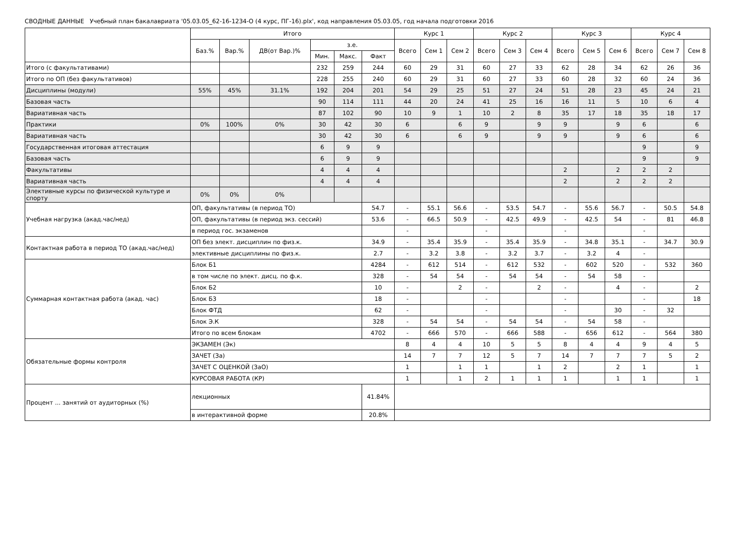СВОДНЫЕ ДАННЫЕ Учебный план бакалавриата '05.03.05_62-16-1234-О (4 курс, ПГ-16).plx', код направления 05.03.05, год начала подготовки 2016
| | Итого | | | | | | Курс 1 | | | Курс 2 | | | Курс 3 | | | Курс 4 | | |
| --- | --- | --- | --- | --- | --- | --- | --- | --- | --- | --- | --- | --- | --- | --- | --- | --- | --- | --- |
| | Баз.% | Вар.% | ДВ(от Вар.)% | з.е. | | | Всего | Сем 1 | Сем 2 | Всего | Сем 3 | Сем 4 | Всего | Сем 5 | Сем 6 | Всего | Сем 7 | Сем 8 |
| | | | | Мин. | Макс. | Факт | | | | | | | | | | | | |
| Итого (с факультативами) | | | | 232 | 259 | 244 | 60 | 29 | 31 | 60 | 27 | 33 | 62 | 28 | 34 | 62 | 26 | 36 |
| Итого по ОП (без факультативов) | | | | 228 | 255 | 240 | 60 | 29 | 31 | 60 | 27 | 33 | 60 | 28 | 32 | 60 | 24 | 36 |
| Дисциплины (модули) | 55% | 45% | 31.1% | 192 | 204 | 201 | 54 | 29 | 25 | 51 | 27 | 24 | 51 | 28 | 23 | 45 | 24 | 21 |
| Базовая часть | | | | 90 | 114 | 111 | 44 | 20 | 24 | 41 | 25 | 16 | 16 | 11 | 5 | 10 | 6 | 4 |
| Вариативная часть | | | | 87 | 102 | 90 | 10 | 9 | 1 | 10 | 2 | 8 | 35 | 17 | 18 | 35 | 18 | 17 |
| Практики | 0% | 100% | 0% | 30 | 42 | 30 | 6 | | 6 | 9 | | 9 | 9 | | 9 | 6 | | 6 |
| Вариативная часть | | | | 30 | 42 | 30 | 6 | | 6 | 9 | | 9 | 9 | | 9 | 6 | | 6 |
| Государственная итоговая аттестация | | | | 6 | 9 | 9 | | | | | | | | | | 9 | | 9 |
| Базовая часть | | | | 6 | 9 | 9 | | | | | | | | | | 9 | | 9 |
| Факультативы | | | | 4 | 4 | 4 | | | | | | | 2 | | 2 | 2 | 2 | |
| Вариативная часть | | | | 4 | 4 | 4 | | | | | | | 2 | | 2 | 2 | 2 | |
| Элективные курсы по физической культуре и спорту | 0% | 0% | 0% | | | | | | | | | | | | | | | |
| Учебная нагрузка (акад.час/нед) | ОП, факультативы (в период ТО) | | | | | 54.7 | - | 55.1 | 56.6 | - | 53.5 | 54.7 | - | 55.6 | 56.7 | - | 50.5 | 54.8 |
| | ОП, факультативы (в период экз. сессий) | | | | | 53.6 | - | 66.5 | 50.9 | - | 42.5 | 49.9 | - | 42.5 | 54 | - | 81 | 46.8 |
| | в период гос. экзаменов | | | | | | - | | | - | | | - | | | - | | |
| Контактная работа в период ТО (акад.час/нед) | ОП без элект. дисциплин по физ.к. | | | | | 34.9 | - | 35.4 | 35.9 | - | 35.4 | 35.9 | - | 34.8 | 35.1 | - | 34.7 | 30.9 |
| | элективные дисциплины по физ.к. | | | | | 2.7 | - | 3.2 | 3.8 | - | 3.2 | 3.7 | - | 3.2 | 4 | - | | |
| Суммарная контактная работа (акад. час) | Блок Б1 | | | | | 4284 | - | 612 | 514 | - | 612 | 532 | - | 602 | 520 | - | 532 | 360 |
| | в том числе по элект. дисц. по ф.к. | | | | | 328 | - | 54 | 54 | - | 54 | 54 | - | 54 | 58 | - | | |
| | Блок Б2 | | | | | 10 | - | | 2 | - | | 2 | - | | 4 | - | | 2 |
| | Блок Б3 | | | | | 18 | - | | | - | | | - | | | - | | 18 |
| | Блок ФТД | | | | | 62 | - | | | - | | | - | | 30 | - | 32 | |
| | Блок Э.К | | | | | 328 | - | 54 | 54 | - | 54 | 54 | - | 54 | 58 | - | | |
| | Итого по всем блокам | | | | | 4702 | - | 666 | 570 | - | 666 | 588 | - | 656 | 612 | - | 564 | 380 |
| Обязательные формы контроля | ЭКЗАМЕН (Эк) | | | | | | 8 | 4 | 4 | 10 | 5 | 5 | 8 | 4 | 4 | 9 | 4 | 5 |
| | ЗАЧЕТ (За) | | | | | | 14 | 7 | 7 | 12 | 5 | 7 | 14 | 7 | 7 | 7 | 5 | 2 |
| | ЗАЧЕТ С ОЦЕНКОЙ (ЗаО) | | | | | | 1 | | 1 | 1 | | 1 | 2 | | 2 | 1 | | 1 |
| | КУРСОВАЯ РАБОТА (КР) | | | | | | 1 | | 1 | 2 | 1 | 1 | 1 | | 1 | 1 | | 1 |
| Процент ... занятий от аудиторных (%) | лекционных | | | | | 41.84% | | | | | | | | | | | | |
| | в интерактивной форме | | | | | 20.8% | | | | | | | | | | | | |